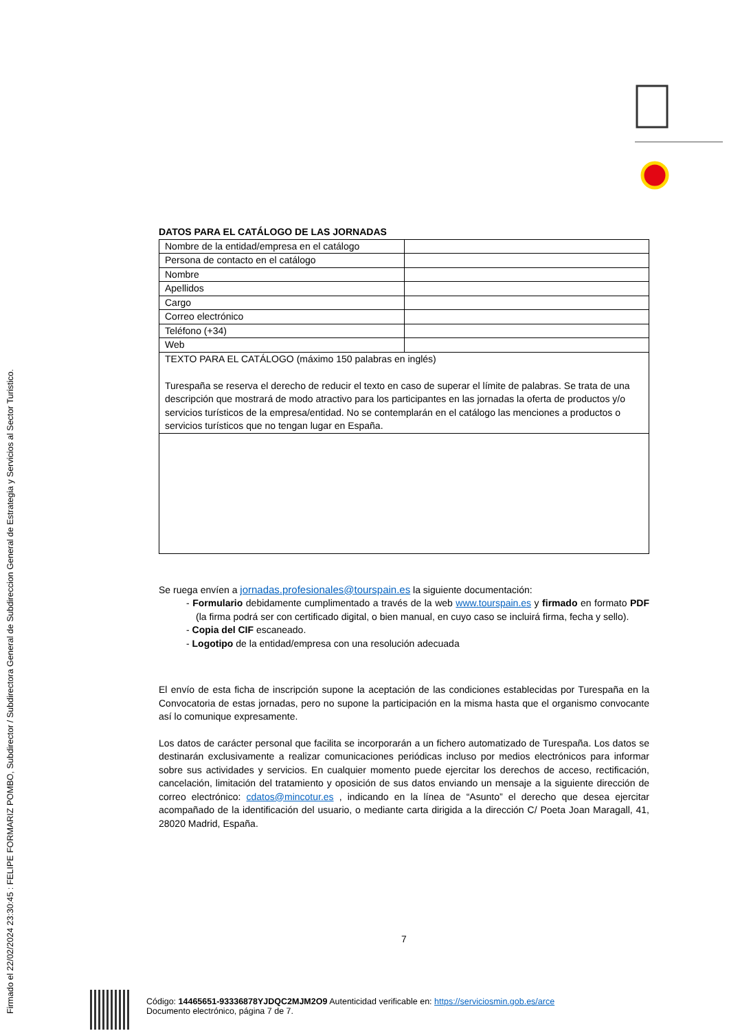Firmado el 22/02/2024 23:30:45 : FELIPE FORMARIZ POMBO, Subdirector / Subdirectora General de Subdireccion General de Estrategia y Servicios al Sector Turistico.
DATOS PARA EL CATÁLOGO DE LAS JORNADAS
| Nombre de la entidad/empresa en el catálogo | |
| Persona de contacto en el catálogo | |
| Nombre | |
| Apellidos | |
| Cargo | |
| Correo electrónico | |
| Teléfono (+34) | |
| Web | |
| TEXTO PARA EL CATÁLOGO (máximo 150 palabras en inglés) Turespaña se reserva el derecho de reducir el texto en caso de superar el límite de palabras. Se trata de una descripción que mostrará de modo atractivo para los participantes en las jornadas la oferta de productos y/o servicios turísticos de la empresa/entidad. No se contemplarán en el catálogo las menciones a productos o servicios turísticos que no tengan lugar en España. | |
Se ruega envíen a jornadas.profesionales@tourspain.es la siguiente documentación:
- Formulario debidamente cumplimentado a través de la web www.tourspain.es y firmado en formato PDF (la firma podrá ser con certificado digital, o bien manual, en cuyo caso se incluirá firma, fecha y sello).
- Copia del CIF escaneado.
- Logotipo de la entidad/empresa con una resolución adecuada
El envío de esta ficha de inscripción supone la aceptación de las condiciones establecidas por Turespaña en la Convocatoria de estas jornadas, pero no supone la participación en la misma hasta que el organismo convocante así lo comunique expresamente.
Los datos de carácter personal que facilita se incorporarán a un fichero automatizado de Turespaña. Los datos se destinarán exclusivamente a realizar comunicaciones periódicas incluso por medios electrónicos para informar sobre sus actividades y servicios. En cualquier momento puede ejercitar los derechos de acceso, rectificación, cancelación, limitación del tratamiento y oposición de sus datos enviando un mensaje a la siguiente dirección de correo electrónico: cdatos@mincotur.es , indicando en la línea de “Asunto” el derecho que desea ejercitar acompañado de la identificación del usuario, o mediante carta dirigida a la dirección C/ Poeta Joan Maragall, 41, 28020 Madrid, España.
7
Código: 14465651-93336878YJDQC2MJM2O9 Autenticidad verificable en: https://serviciosmin.gob.es/arce
Documento electrónico, página 7 de 7.